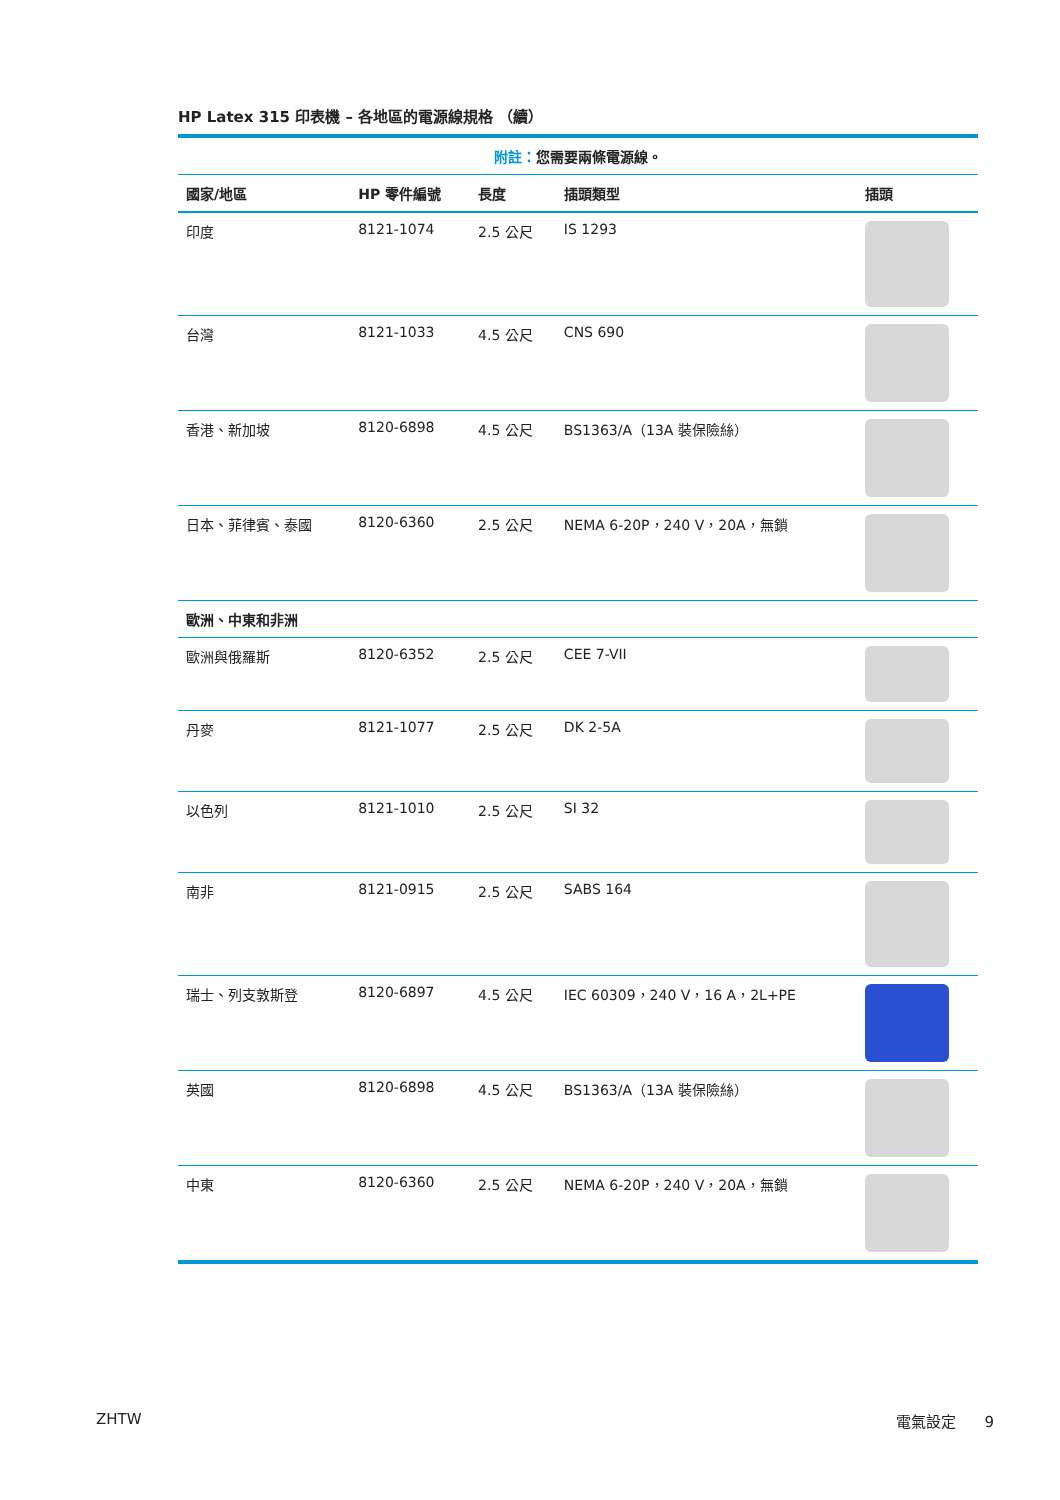HP Latex 315 印表機 – 各地區的電源線規格 （續）
| 附註： 您需要兩條電源線。 | | | | |
| 國家/地區 | HP 零件編號 | 長度 | 插頭類型 | 插頭 |
| 印度 | 8121-1074 | 2.5 公尺 | IS 1293 | |
| 台灣 | 8121-1033 | 4.5 公尺 | CNS 690 | |
| 香港、新加坡 | 8120-6898 | 4.5 公尺 | BS1363/A（13A 裝保險絲） | |
| 日本、菲律賓、泰國 | 8120-6360 | 2.5 公尺 | NEMA 6-20P，240 V，20A，無鎖 | |
| 歐洲、中東和非洲 | | | | |
| 歐洲與俄羅斯 | 8120-6352 | 2.5 公尺 | CEE 7-VII | |
| 丹麥 | 8121-1077 | 2.5 公尺 | DK 2-5A | |
| 以色列 | 8121-1010 | 2.5 公尺 | SI 32 | |
| 南非 | 8121-0915 | 2.5 公尺 | SABS 164 | |
| 瑞士、列支敦斯登 | 8120-6897 | 4.5 公尺 | IEC 60309，240 V，16 A，2L+PE | |
| 英國 | 8120-6898 | 4.5 公尺 | BS1363/A（13A 裝保險絲） | |
| 中東 | 8120-6360 | 2.5 公尺 | NEMA 6-20P，240 V，20A，無鎖 | |
ZHTW 電氣設定 9